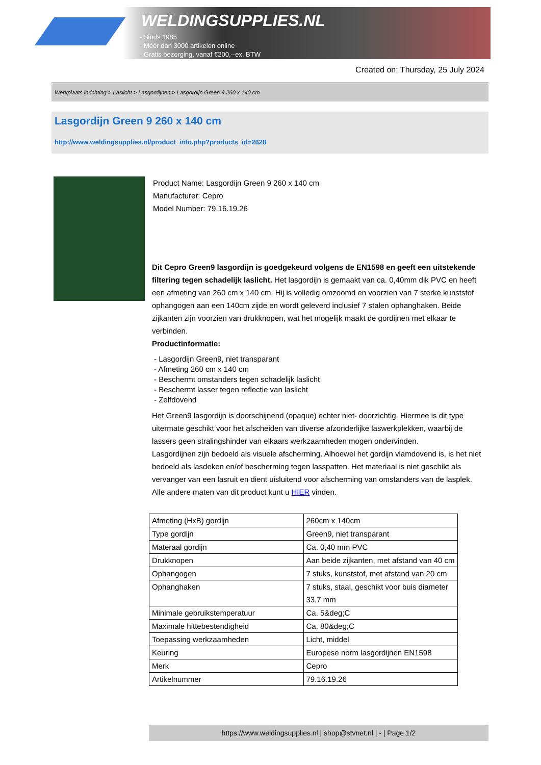WELDINGSUPPLIES.NL
- Sinds 1985
- Méér dan 3000 artikelen online
- Gratis bezorging, vanaf €200,--ex. BTW
Created on: Thursday, 25 July 2024
Werkplaats inrichting > Laslicht > Lasgordijnen > Lasgordijn Green 9 260 x 140 cm
Lasgordijn Green 9 260 x 140 cm
http://www.weldingsupplies.nl/product_info.php?products_id=2628
Product Name: Lasgordijn Green 9 260 x 140 cm
Manufacturer: Cepro
Model Number: 79.16.19.26
Dit Cepro Green9 lasgordijn is goedgekeurd volgens de EN1598 en geeft een uitstekende filtering tegen schadelijk laslicht. Het lasgordijn is gemaakt van ca. 0,40mm dik PVC en heeft een afmeting van 260 cm x 140 cm. Hij is volledig omzoomd en voorzien van 7 sterke kunststof ophangogen aan een 140cm zijde en wordt geleverd inclusief 7 stalen ophanghaken. Beide zijkanten zijn voorzien van drukknopen, wat het mogelijk maakt de gordijnen met elkaar te verbinden.
Productinformatie:
- Lasgordijn Green9, niet transparant
- Afmeting 260 cm x 140 cm
- Beschermt omstanders tegen schadelijk laslicht
- Beschermt lasser tegen reflectie van laslicht
- Zelfdovend
Het Green9 lasgordijn is doorschijnend (opaque) echter niet- doorzichtig. Hiermee is dit type uitermate geschikt voor het afscheiden van diverse afzonderlijke laswerkplekken, waarbij de lassers geen stralingshinder van elkaars werkzaamheden mogen ondervinden.
Lasgordijnen zijn bedoeld als visuele afscherming. Alhoewel het gordijn vlamdovend is, is het niet bedoeld als lasdeken en/of bescherming tegen lasspatten. Het materiaal is niet geschikt als vervanger van een lasruit en dient uisluitend voor afscherming van omstanders van de lasplek.
Alle andere maten van dit product kunt u HIER vinden.
| Afmeting (HxB) gordijn | 260cm x 140cm |
| Type gordijn | Green9, niet transparant |
| Materaal gordijn | Ca. 0,40 mm PVC |
| Drukknopen | Aan beide zijkanten, met afstand van 40 cm |
| Ophangogen | 7 stuks, kunststof, met afstand van 20 cm |
| Ophanghaken | 7 stuks, staal, geschikt voor buis diameter 33,7 mm |
| Minimale gebruikstemperatuur | Ca. 5&deg;C |
| Maximale hittebestendigheid | Ca. 80&deg;C |
| Toepassing werkzaamheden | Licht, middel |
| Keuring | Europese norm lasgordijnen EN1598 |
| Merk | Cepro |
| Artikelnummer | 79.16.19.26 |
https://www.weldingsupplies.nl | shop@stvnet.nl | - | Page 1/2